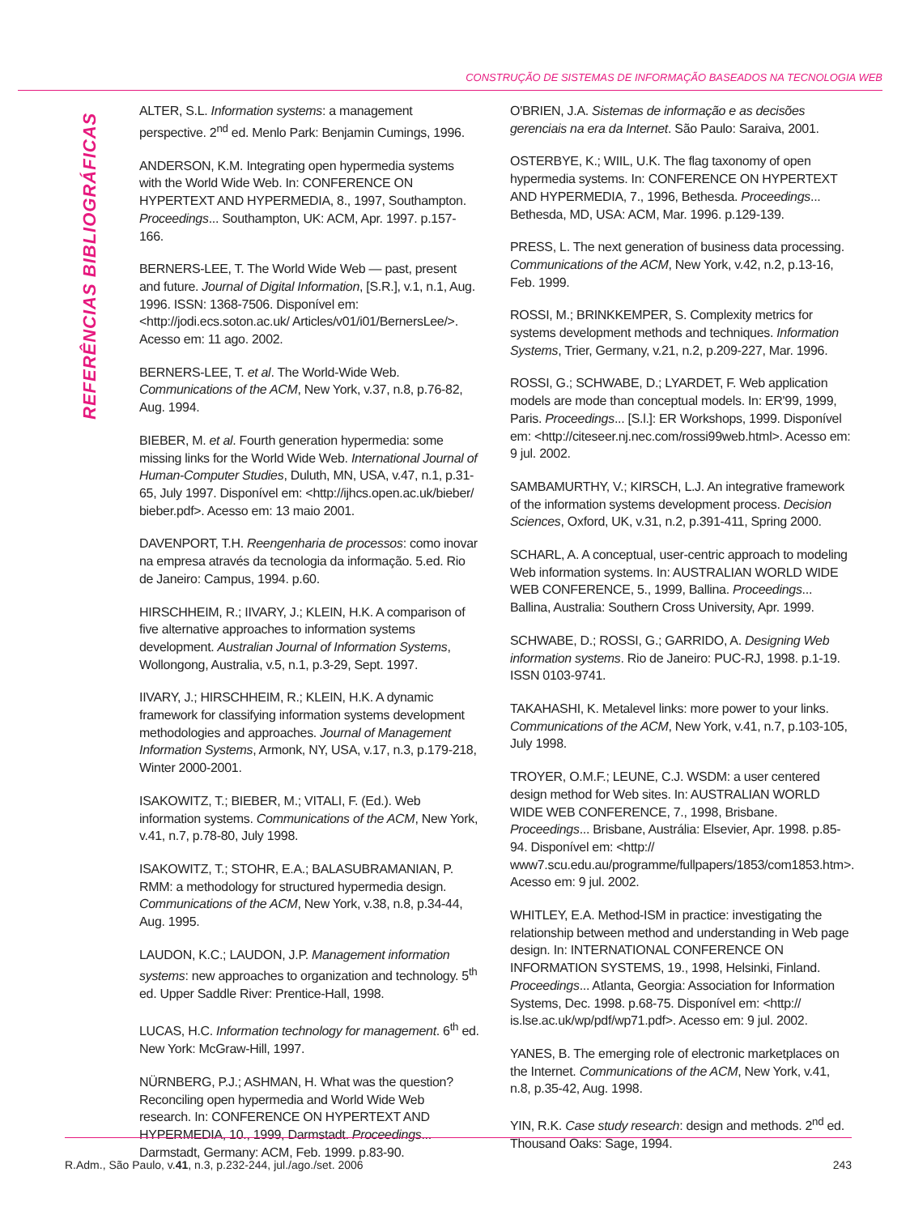CONSTRUÇÃO DE SISTEMAS DE INFORMAÇÃO BASEADOS NA TECNOLOGIA WEB
REFERÊNCIAS BIBLIOGRÁFICAS
ALTER, S.L. Information systems: a management perspective. 2<sup>nd</sup> ed. Menlo Park: Benjamin Cumings, 1996.
ANDERSON, K.M. Integrating open hypermedia systems with the World Wide Web. In: CONFERENCE ON HYPERTEXT AND HYPERMEDIA, 8., 1997, Southampton. Proceedings... Southampton, UK: ACM, Apr. 1997. p.157-166.
BERNERS-LEE, T. The World Wide Web — past, present and future. Journal of Digital Information, [S.R.], v.1, n.1, Aug. 1996. ISSN: 1368-7506. Disponível em: <http://jodi.ecs.soton.ac.uk/ Articles/v01/i01/BernersLee/>. Acesso em: 11 ago. 2002.
BERNERS-LEE, T. et al. The World-Wide Web. Communications of the ACM, New York, v.37, n.8, p.76-82, Aug. 1994.
BIEBER, M. et al. Fourth generation hypermedia: some missing links for the World Wide Web. International Journal of Human-Computer Studies, Duluth, MN, USA, v.47, n.1, p.31-65, July 1997. Disponível em: <http://ijhcs.open.ac.uk/bieber/ bieber.pdf>. Acesso em: 13 maio 2001.
DAVENPORT, T.H. Reengenharia de processos: como inovar na empresa através da tecnologia da informação. 5.ed. Rio de Janeiro: Campus, 1994. p.60.
HIRSCHHEIM, R.; IIVARY, J.; KLEIN, H.K. A comparison of five alternative approaches to information systems development. Australian Journal of Information Systems, Wollongong, Australia, v.5, n.1, p.3-29, Sept. 1997.
IIVARY, J.; HIRSCHHEIM, R.; KLEIN, H.K. A dynamic framework for classifying information systems development methodologies and approaches. Journal of Management Information Systems, Armonk, NY, USA, v.17, n.3, p.179-218, Winter 2000-2001.
ISAKOWITZ, T.; BIEBER, M.; VITALI, F. (Ed.). Web information systems. Communications of the ACM, New York, v.41, n.7, p.78-80, July 1998.
ISAKOWITZ, T.; STOHR, E.A.; BALASUBRAMANIAN, P. RMM: a methodology for structured hypermedia design. Communications of the ACM, New York, v.38, n.8, p.34-44, Aug. 1995.
LAUDON, K.C.; LAUDON, J.P. Management information systems: new approaches to organization and technology. 5<sup>th</sup> ed. Upper Saddle River: Prentice-Hall, 1998.
LUCAS, H.C. Information technology for management. 6<sup>th</sup> ed. New York: McGraw-Hill, 1997.
NÜRNBERG, P.J.; ASHMAN, H. What was the question? Reconciling open hypermedia and World Wide Web research. In: CONFERENCE ON HYPERTEXT AND HYPERMEDIA, 10., 1999, Darmstadt. Proceedings... Darmstadt, Germany: ACM, Feb. 1999. p.83-90.
O'BRIEN, J.A. Sistemas de informação e as decisões gerenciais na era da Internet. São Paulo: Saraiva, 2001.
OSTERBYE, K.; WIIL, U.K. The flag taxonomy of open hypermedia systems. In: CONFERENCE ON HYPERTEXT AND HYPERMEDIA, 7., 1996, Bethesda. Proceedings... Bethesda, MD, USA: ACM, Mar. 1996. p.129-139.
PRESS, L. The next generation of business data processing. Communications of the ACM, New York, v.42, n.2, p.13-16, Feb. 1999.
ROSSI, M.; BRINKKEMPER, S. Complexity metrics for systems development methods and techniques. Information Systems, Trier, Germany, v.21, n.2, p.209-227, Mar. 1996.
ROSSI, G.; SCHWABE, D.; LYARDET, F. Web application models are mode than conceptual models. In: ER'99, 1999, Paris. Proceedings... [S.l.]: ER Workshops, 1999. Disponível em: <http://citeseer.nj.nec.com/rossi99web.html>. Acesso em: 9 jul. 2002.
SAMBAMURTHY, V.; KIRSCH, L.J. An integrative framework of the information systems development process. Decision Sciences, Oxford, UK, v.31, n.2, p.391-411, Spring 2000.
SCHARL, A. A conceptual, user-centric approach to modeling Web information systems. In: AUSTRALIAN WORLD WIDE WEB CONFERENCE, 5., 1999, Ballina. Proceedings... Ballina, Australia: Southern Cross University, Apr. 1999.
SCHWABE, D.; ROSSI, G.; GARRIDO, A. Designing Web information systems. Rio de Janeiro: PUC-RJ, 1998. p.1-19. ISSN 0103-9741.
TAKAHASHI, K. Metalevel links: more power to your links. Communications of the ACM, New York, v.41, n.7, p.103-105, July 1998.
TROYER, O.M.F.; LEUNE, C.J. WSDM: a user centered design method for Web sites. In: AUSTRALIAN WORLD WIDE WEB CONFERENCE, 7., 1998, Brisbane. Proceedings... Brisbane, Austrália: Elsevier, Apr. 1998. p.85-94. Disponível em: <http:// www7.scu.edu.au/programme/fullpapers/1853/com1853.htm>. Acesso em: 9 jul. 2002.
WHITLEY, E.A. Method-ISM in practice: investigating the relationship between method and understanding in Web page design. In: INTERNATIONAL CONFERENCE ON INFORMATION SYSTEMS, 19., 1998, Helsinki, Finland. Proceedings... Atlanta, Georgia: Association for Information Systems, Dec. 1998. p.68-75. Disponível em: <http:// is.lse.ac.uk/wp/pdf/wp71.pdf>. Acesso em: 9 jul. 2002.
YANES, B. The emerging role of electronic marketplaces on the Internet. Communications of the ACM, New York, v.41, n.8, p.35-42, Aug. 1998.
YIN, R.K. Case study research: design and methods. 2<sup>nd</sup> ed. Thousand Oaks: Sage, 1994.
R.Adm., São Paulo, v.41, n.3, p.232-244, jul./ago./set. 2006 243